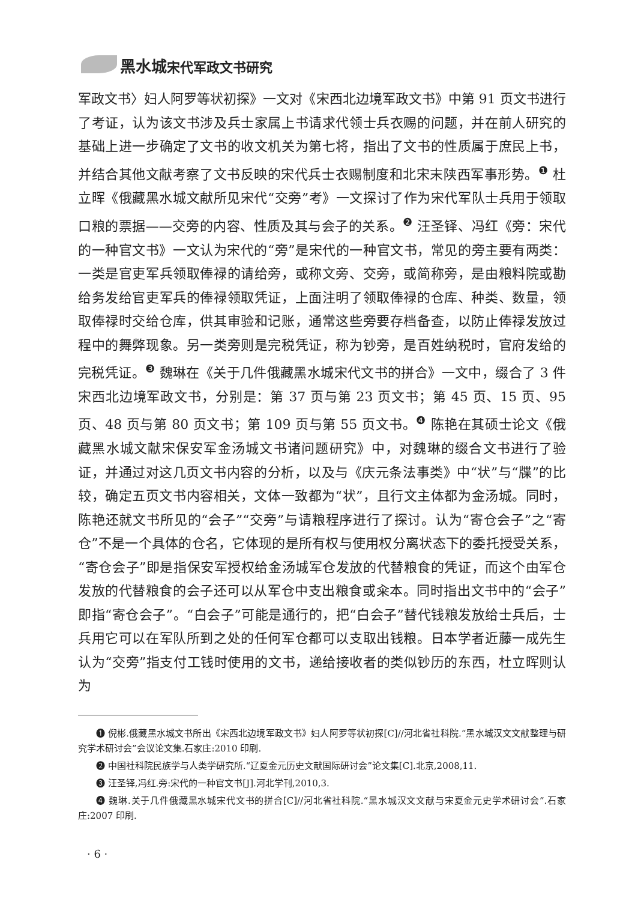黑水城宋代军政文书研究
军政文书〉妇人阿罗等状初探》一文对《宋西北边境军政文书》中第 91 页文书进行了考证，认为该文书涉及兵士家属上书请求代领士兵衣赐的问题，并在前人研究的基础上进一步确定了文书的收文机关为第七将，指出了文书的性质属于庶民上书，并结合其他文献考察了文书反映的宋代兵士衣赐制度和北宋末陕西军事形势。<sup>❶</sup> 杜立晖《俄藏黑水城文献所见宋代“交旁”考》一文探讨了作为宋代军队士兵用于领取口粮的票据——交旁的内容、性质及其与会子的关系。<sup>❷</sup> 汪圣铎、冯红《旁：宋代的一种官文书》一文认为宋代的“旁”是宋代的一种官文书，常见的旁主要有两类：一类是官吏军兵领取俸禄的请给旁，或称文旁、交旁，或简称旁，是由粮料院或勘给务发给官吏军兵的俸禄领取凭证，上面注明了领取俸禄的仓库、种类、数量，领取俸禄时交给仓库，供其审验和记账，通常这些旁要存档备查，以防止俸禄发放过程中的舞弊现象。另一类旁则是完税凭证，称为钞旁，是百姓纳税时，官府发给的完税凭证。<sup>❸</sup> 魏琳在《关于几件俄藏黑水城宋代文书的拼合》一文中，缀合了 3 件宋西北边境军政文书，分别是：第 37 页与第 23 页文书；第 45 页、15 页、95 页、48 页与第 80 页文书；第 109 页与第 55 页文书。<sup>❹</sup> 陈艳在其硕士论文《俄藏黑水城文献宋保安军金汤城文书诸问题研究》中，对魏琳的缀合文书进行了验证，并通过对这几页文书内容的分析，以及与《庆元条法事类》中“状”与“牒”的比较，确定五页文书内容相关，文体一致都为“状”，且行文主体都为金汤城。同时，陈艳还就文书所见的“会子”“交旁”与请粮程序进行了探讨。认为“寄仓会子”之“寄仓”不是一个具体的仓名，它体现的是所有权与使用权分离状态下的委托授受关系，“寄仓会子”即是指保安军授权给金汤城军仓发放的代替粮食的凭证，而这个由军仓发放的代替粮食的会子还可以从军仓中支出粮食或籴本。同时指出文书中的“会子”即指“寄仓会子”。“白会子”可能是通行的，把“白会子”替代钱粮发放给士兵后，士兵用它可以在军队所到之处的任何军仓都可以支取出钱粮。日本学者近藤一成先生认为“交旁”指支付工钱时使用的文书，递给接收者的类似钞历的东西，杜立晖则认为
❶ 倪彬.俄藏黑水城文书所出《宋西北边境军政文书》妇人阿罗等状初探[C]//河北省社科院.“黑水城汉文文献整理与研究学术研讨会”会议论文集.石家庄:2010 印刷.
❷ 中国社科院民族学与人类学研究所.“辽夏金元历史文献国际研讨会”论文集[C].北京,2008,11.
❸ 汪圣铎,冯红.旁:宋代的一种官文书[J].河北学刊,2010,3.
❹ 魏琳.关于几件俄藏黑水城宋代文书的拼合[C]//河北省社科院.“黑水城汉文文献与宋夏金元史学术研讨会”.石家庄:2007 印刷.
· 6 ·